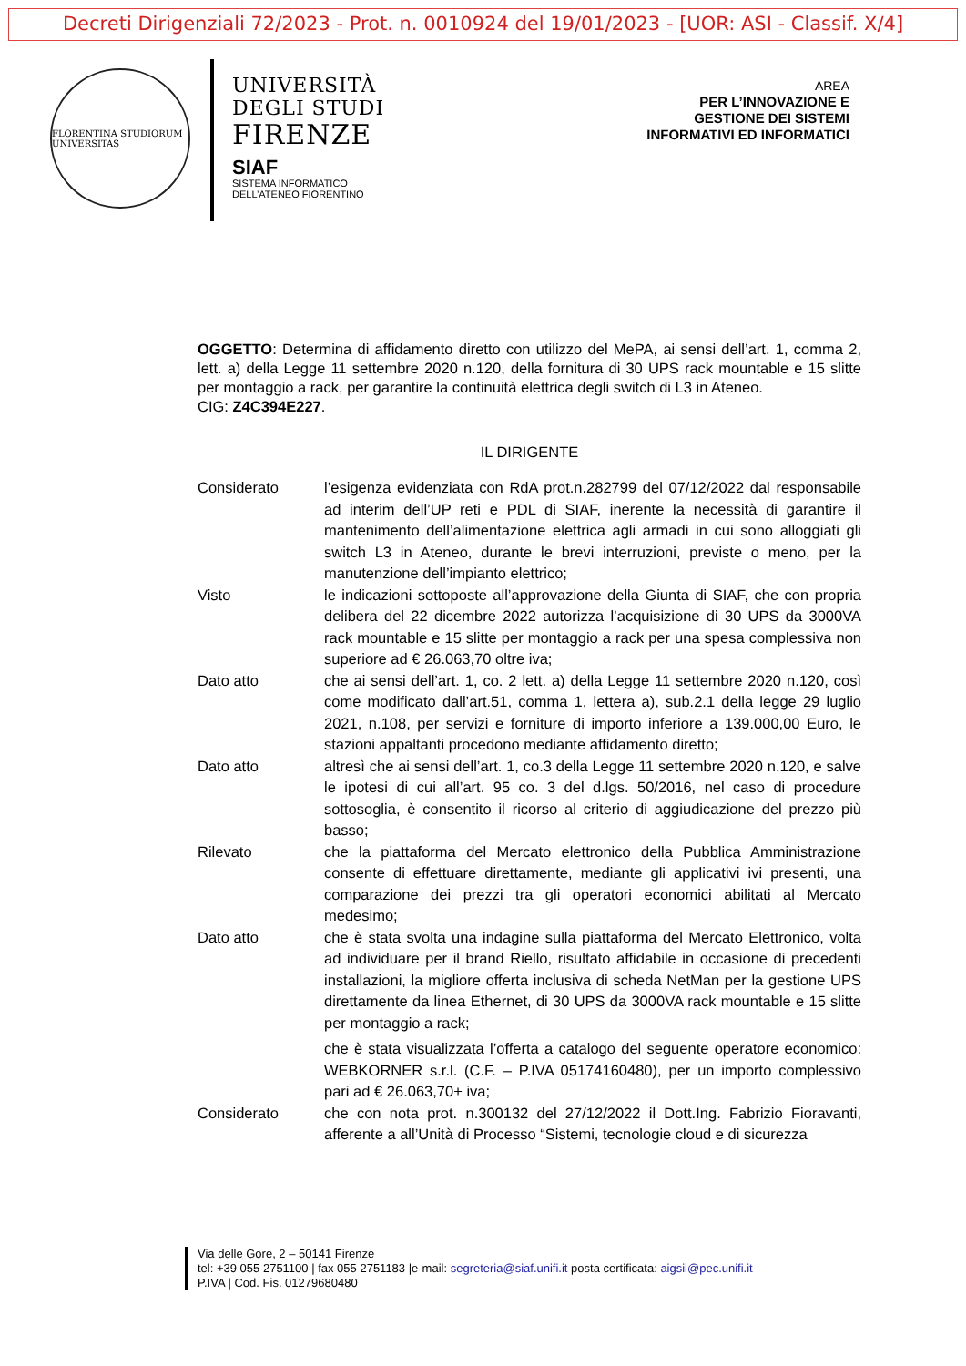Decreti Dirigenziali 72/2023 - Prot. n. 0010924 del 19/01/2023 - [UOR: ASI - Classif. X/4]
FLORENTINA STUDIORUM UNIVERSITAS
UNIVERSITÀ
DEGLI STUDI
FIRENZE
SIAF
SISTEMA INFORMATICO
DELL’ATENEO FIORENTINO
AREA
PER L’INNOVAZIONE E
GESTIONE DEI SISTEMI
INFORMATIVI ED INFORMATICI
OGGETTO: Determina di affidamento diretto con utilizzo del MePA, ai sensi dell’art. 1, comma 2, lett. a) della Legge 11 settembre 2020 n.120, della fornitura di 30 UPS rack mountable e 15 slitte per montaggio a rack, per garantire la continuità elettrica degli switch di L3 in Ateneo.
CIG: Z4C394E227.
IL DIRIGENTE
| Considerato | l’esigenza evidenziata con RdA prot.n.282799 del 07/12/2022 dal responsabile ad interim dell’UP reti e PDL di SIAF, inerente la necessità di garantire il mantenimento dell’alimentazione elettrica agli armadi in cui sono alloggiati gli switch L3 in Ateneo, durante le brevi interruzioni, previste o meno, per la manutenzione dell’impianto elettrico; |
| Visto | le indicazioni sottoposte all’approvazione della Giunta di SIAF, che con propria delibera del 22 dicembre 2022 autorizza l’acquisizione di 30 UPS da 3000VA rack mountable e 15 slitte per montaggio a rack per una spesa complessiva non superiore ad € 26.063,70 oltre iva; |
| Dato atto | che ai sensi dell’art. 1, co. 2 lett. a) della Legge 11 settembre 2020 n.120, così come modificato dall’art.51, comma 1, lettera a), sub.2.1 della legge 29 luglio 2021, n.108, per servizi e forniture di importo inferiore a 139.000,00 Euro, le stazioni appaltanti procedono mediante affidamento diretto; |
| Dato atto | altresì che ai sensi dell’art. 1, co.3 della Legge 11 settembre 2020 n.120, e salve le ipotesi di cui all’art. 95 co. 3 del d.lgs. 50/2016, nel caso di procedure sottosoglia, è consentito il ricorso al criterio di aggiudicazione del prezzo più basso; |
| Rilevato | che la piattaforma del Mercato elettronico della Pubblica Amministrazione consente di effettuare direttamente, mediante gli applicativi ivi presenti, una comparazione dei prezzi tra gli operatori economici abilitati al Mercato medesimo; |
| Dato atto | che è stata svolta una indagine sulla piattaforma del Mercato Elettronico, volta ad individuare per il brand Riello, risultato affidabile in occasione di precedenti installazioni, la migliore offerta inclusiva di scheda NetMan per la gestione UPS direttamente da linea Ethernet, di 30 UPS da 3000VA rack mountable e 15 slitte per montaggio a rack; che è stata visualizzata l’offerta a catalogo del seguente operatore economico: WEBKORNER s.r.l. (C.F. – P.IVA 05174160480), per un importo complessivo pari ad € 26.063,70+ iva; |
| Considerato | che con nota prot. n.300132 del 27/12/2022 il Dott.Ing. Fabrizio Fioravanti, afferente a all’Unità di Processo “Sistemi, tecnologie cloud e di sicurezza |
Via delle Gore, 2 – 50141 Firenze
tel: +39 055 2751100 | fax 055 2751183 |e-mail: segreteria@siaf.unifi.it posta certificata: aigsii@pec.unifi.it
P.IVA | Cod. Fis. 01279680480